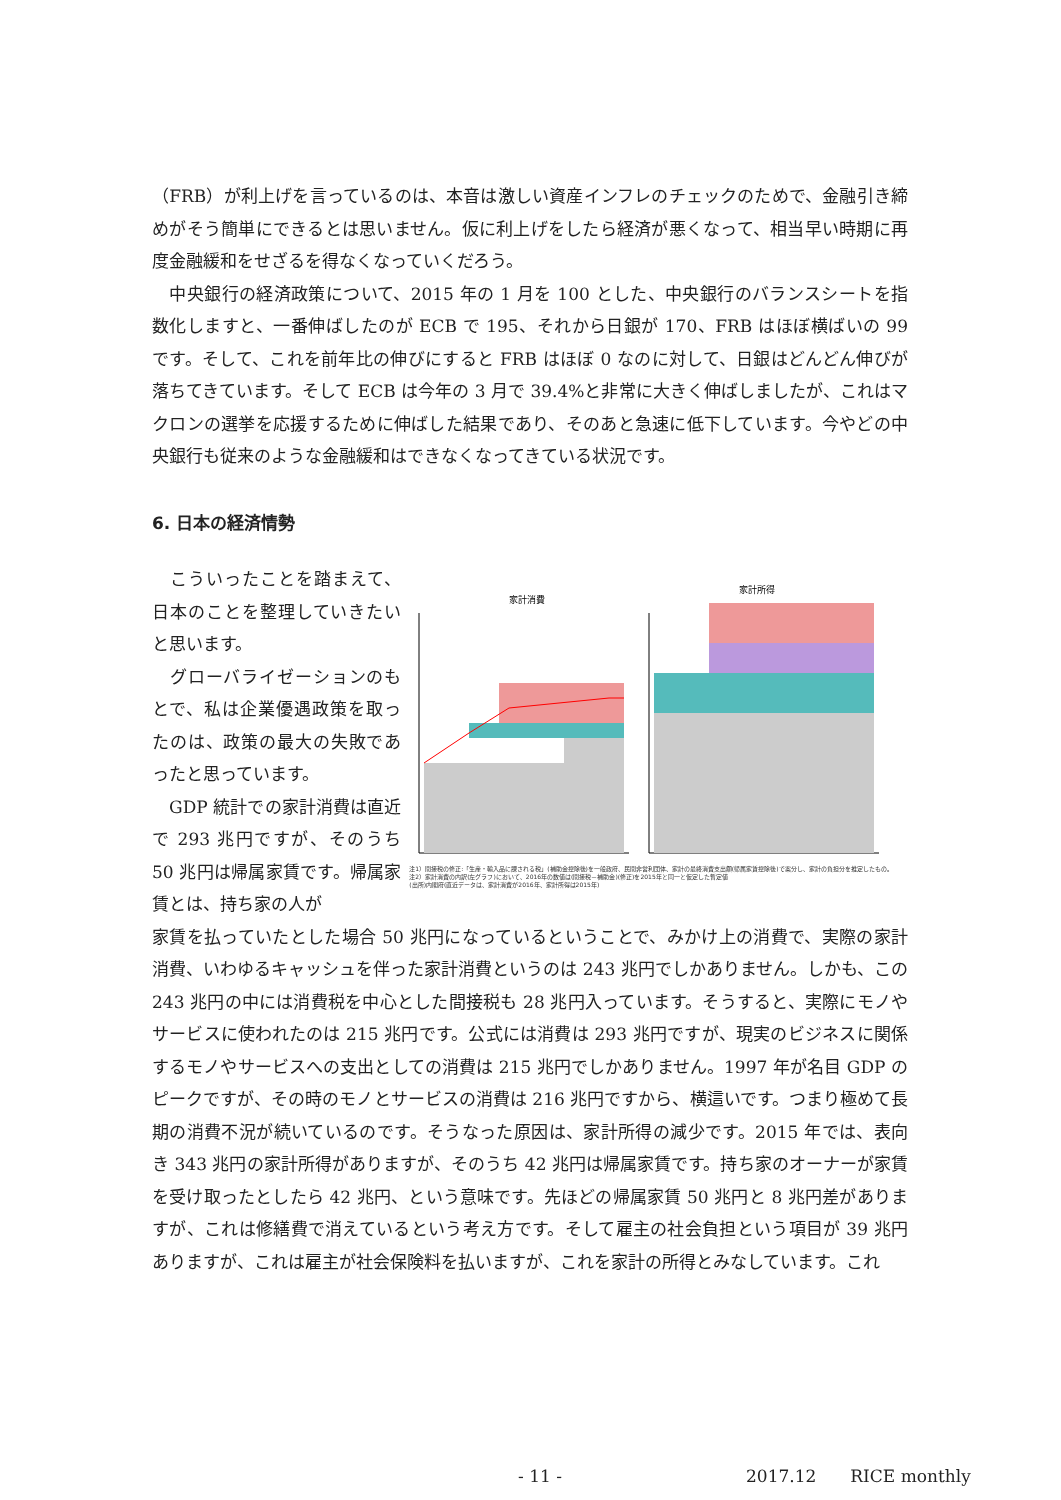（FRB）が利上げを言っているのは、本音は激しい資産インフレのチェックのためで、金融引き締めがそう簡単にできるとは思いません。仮に利上げをしたら経済が悪くなって、相当早い時期に再度金融緩和をせざるを得なくなっていくだろう。
　中央銀行の経済政策について、2015 年の 1 月を 100 とした、中央銀行のバランスシートを指数化しますと、一番伸ばしたのが ECB で 195、それから日銀が 170、FRB はほぼ横ばいの 99 です。そして、これを前年比の伸びにすると FRB はほぼ 0 なのに対して、日銀はどんどん伸びが落ちてきています。そして ECB は今年の 3 月で 39.4%と非常に大きく伸ばしましたが、これはマクロンの選挙を応援するために伸ばした結果であり、そのあと急速に低下しています。今やどの中央銀行も従来のような金融緩和はできなくなってきている状況です。
6. 日本の経済情勢
　こういったことを踏まえて、日本のことを整理していきたいと思います。
　グローバライゼーションのもとで、私は企業優遇政策を取ったのは、政策の最大の失敗であったと思っています。
　GDP 統計での家計消費は直近で 293 兆円ですが、そのうち 50 兆円は帰属家賃です。帰属家賃とは、持ち家の人が
家計消費
家計所得
注1）間接税の修正:「生産・輸入品に課される税」(補助金控除後)を一般政府、民間非営利団体、家計の最終消費支出額(帰属家賃控除後)で案分し、家計の負担分を推定したもの。
注2）家計消費の内訳(左グラフ)において、2016年の数値は(間接税－補助金)(修正)を2015年と同一と仮定した暫定値
(出所)内閣府(直近データは、家計消費が2016年、家計所得は2015年)
家賃を払っていたとした場合 50 兆円になっているということで、みかけ上の消費で、実際の家計消費、いわゆるキャッシュを伴った家計消費というのは 243 兆円でしかありません。しかも、この 243 兆円の中には消費税を中心とした間接税も 28 兆円入っています。そうすると、実際にモノやサービスに使われたのは 215 兆円です。公式には消費は 293 兆円ですが、現実のビジネスに関係するモノやサービスへの支出としての消費は 215 兆円でしかありません。1997 年が名目 GDP のピークですが、その時のモノとサービスの消費は 216 兆円ですから、横這いです。つまり極めて長期の消費不況が続いているのです。そうなった原因は、家計所得の減少です。2015 年では、表向き 343 兆円の家計所得がありますが、そのうち 42 兆円は帰属家賃です。持ち家のオーナーが家賃を受け取ったとしたら 42 兆円、という意味です。先ほどの帰属家賃 50 兆円と 8 兆円差がありますが、これは修繕費で消えているという考え方です。そして雇主の社会負担という項目が 39 兆円ありますが、これは雇主が社会保険料を払いますが、これを家計の所得とみなしています。これ
- 11 - 2017.12　　RICE monthly